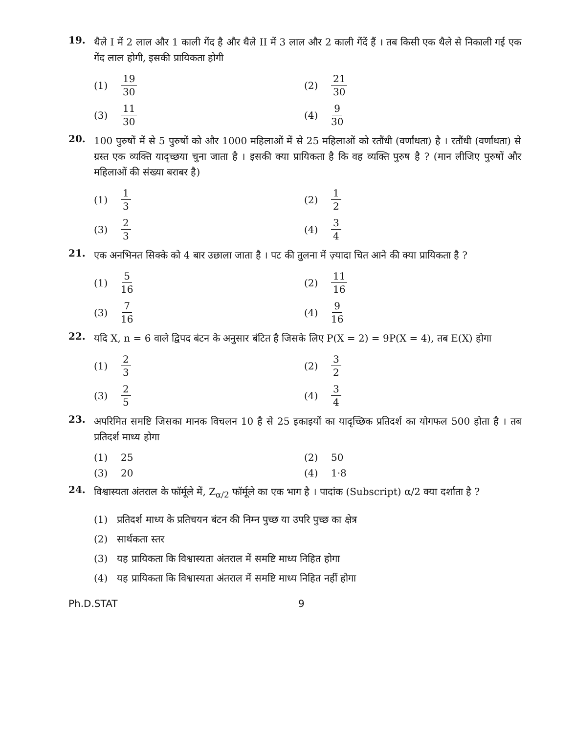19.
थैले I में 2 लाल और 1 काली गेंद है और थैले II में 3 लाल और 2 काली गेंदें हैं । तब किसी एक थैले से निकाली गई एक गेंद लाल होगी, इसकी प्रायिकता होगी
(1) 19 30
(2) 21 30
(3) 11 30
(4) 9 30
20.
100 पुरुषों में से 5 पुरुषों को और 1000 महिलाओं में से 25 महिलाओं को रतौंधी (वर्णांधता) है । रतौंधी (वर्णांधता) से ग्रस्त एक व्यक्ति यादृच्छया चुना जाता है । इसकी क्या प्रायिकता है कि वह व्यक्ति पुरुष है ? (मान लीजिए पुरुषों और महिलाओं की संख्या बराबर है)
(1) 1 3
(2) 1 2
(3) 2 3
(4) 3 4
21.
एक अनभिनत सिक्के को 4 बार उछाला जाता है । पट की तुलना में ज़्यादा चित आने की क्या प्रायिकता है ?
(1) 5 16
(2) 11 16
(3) 7 16
(4) 9 16
22.
यदि X, n = 6 वाले द्विपद बंटन के अनुसार बंटित है जिसके लिए P(X = 2) = 9P(X = 4), तब E(X) होगा
(1) 2 3
(2) 3 2
(3) 2 5
(4) 3 4
23.
अपरिमित समष्टि जिसका मानक विचलन 10 है से 25 इकाइयों का यादृच्छिक प्रतिदर्श का योगफल 500 होता है । तब प्रतिदर्श माध्य होगा
(1) 25
(2) 50
(3) 20
(4) 1·8
24.
विश्वास्यता अंतराल के फॉर्मूले में, Z<sub>α/2</sub> फॉर्मूले का एक भाग है । पादांक (Subscript) α/2 क्या दर्शाता है ?
(1) प्रतिदर्श माध्य के प्रतिचयन बंटन की निम्न पुच्छ या उपरि पुच्छ का क्षेत्र
(2) सार्थकता स्तर
(3) यह प्रायिकता कि विश्वास्यता अंतराल में समष्टि माध्य निहित होगा
(4) यह प्रायिकता कि विश्वास्यता अंतराल में समष्टि माध्य निहित नहीं होगा
Ph.D.STAT 9